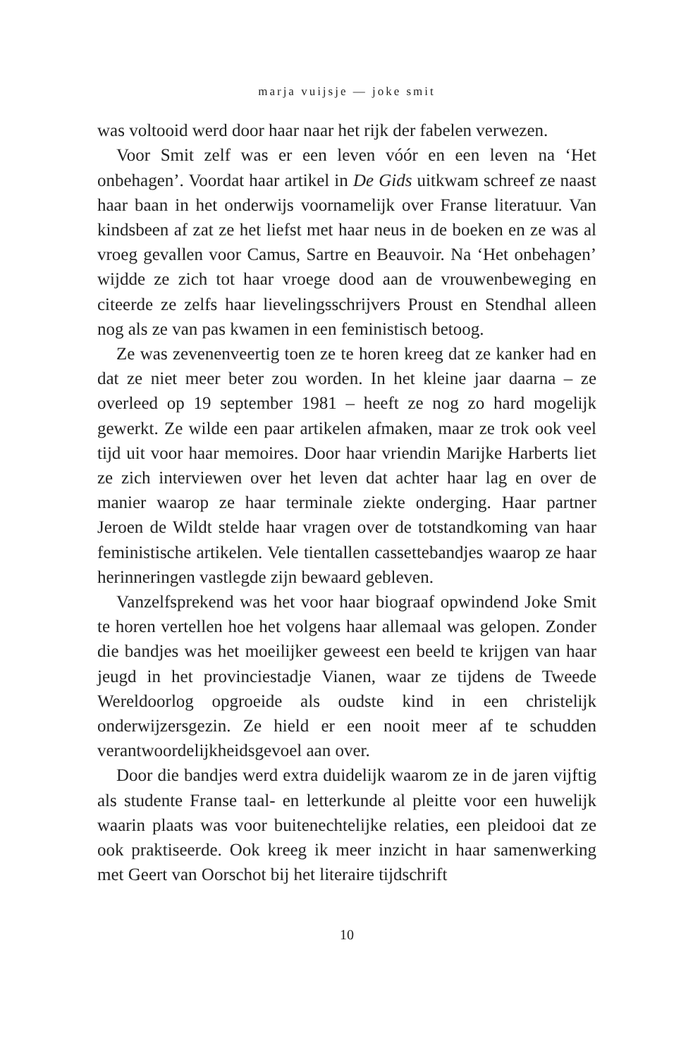marja vuijsje — joke smit
was voltooid werd door haar naar het rijk der fabelen verwezen.
Voor Smit zelf was er een leven vóór en een leven na ‘Het onbehagen’. Voordat haar artikel in De Gids uitkwam schreef ze naast haar baan in het onderwijs voornamelijk over Franse literatuur. Van kindsbeen af zat ze het liefst met haar neus in de boeken en ze was al vroeg gevallen voor Camus, Sartre en Beauvoir. Na ‘Het onbehagen’ wijdde ze zich tot haar vroege dood aan de vrouwenbeweging en citeerde ze zelfs haar lievelingsschrijvers Proust en Stendhal alleen nog als ze van pas kwamen in een feministisch betoog.
Ze was zevenenveertig toen ze te horen kreeg dat ze kanker had en dat ze niet meer beter zou worden. In het kleine jaar daarna – ze overleed op 19 september 1981 – heeft ze nog zo hard mogelijk gewerkt. Ze wilde een paar artikelen afmaken, maar ze trok ook veel tijd uit voor haar memoires. Door haar vriendin Marijke Harberts liet ze zich interviewen over het leven dat achter haar lag en over de manier waarop ze haar terminale ziekte onderging. Haar partner Jeroen de Wildt stelde haar vragen over de totstandkoming van haar feministische artikelen. Vele tientallen cassettebandjes waarop ze haar herinneringen vastlegde zijn bewaard gebleven.
Vanzelfsprekend was het voor haar biograaf opwindend Joke Smit te horen vertellen hoe het volgens haar allemaal was gelopen. Zonder die bandjes was het moeilijker geweest een beeld te krijgen van haar jeugd in het provinciestadje Vianen, waar ze tijdens de Tweede Wereldoorlog opgroeide als oudste kind in een christelijk onderwijzersgezin. Ze hield er een nooit meer af te schudden verantwoordelijkheidsgevoel aan over.
Door die bandjes werd extra duidelijk waarom ze in de jaren vijftig als studente Franse taal- en letterkunde al pleitte voor een huwelijk waarin plaats was voor buitenechtelijke relaties, een pleidooi dat ze ook praktiseerde. Ook kreeg ik meer inzicht in haar samenwerking met Geert van Oorschot bij het literaire tijdschrift
10